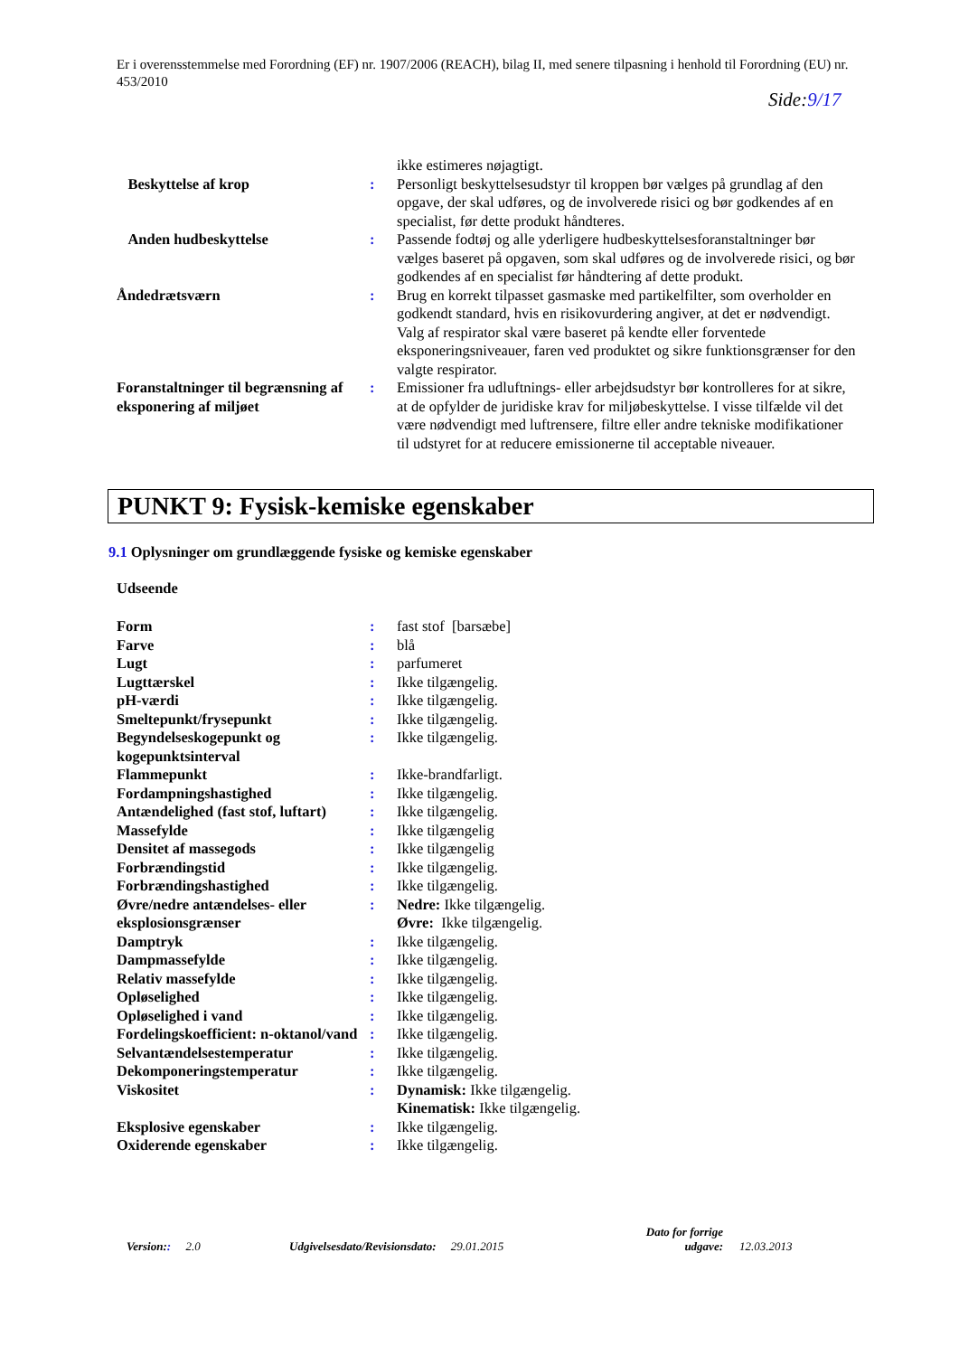Er i overensstemmelse med Forordning (EF) nr. 1907/2006 (REACH), bilag II, med senere tilpasning i henhold til Forordning (EU) nr. 453/2010
Side:9/17
| | | ikke estimeres nøjagtigt. |
| Beskyttelse af krop | : | Personligt beskyttelsesudstyr til kroppen bør vælges på grundlag af den opgave, der skal udføres, og de involverede risici og bør godkendes af en specialist, før dette produkt håndteres. |
| Anden hudbeskyttelse | : | Passende fodtøj og alle yderligere hudbeskyttelsesforanstaltninger bør vælges baseret på opgaven, som skal udføres og de involverede risici, og bør godkendes af en specialist før håndtering af dette produkt. |
| Åndedrætsværn | : | Brug en korrekt tilpasset gasmaske med partikelfilter, som overholder en godkendt standard, hvis en risikovurdering angiver, at det er nødvendigt. Valg af respirator skal være baseret på kendte eller forventede eksponeringsniveauer, faren ved produktet og sikre funktionsgrænser for den valgte respirator. |
| Foranstaltninger til begrænsning af eksponering af miljøet | : | Emissioner fra udluftnings- eller arbejdsudstyr bør kontrolleres for at sikre, at de opfylder de juridiske krav for miljøbeskyttelse. I visse tilfælde vil det være nødvendigt med luftrensere, filtre eller andre tekniske modifikationer til udstyret for at reducere emissionerne til acceptable niveauer. |
PUNKT 9: Fysisk-kemiske egenskaber
9.1 Oplysninger om grundlæggende fysiske og kemiske egenskaber
Udseende
| Form | : | fast stof [barsæbe] |
| Farve | : | blå |
| Lugt | : | parfumeret |
| Lugttærskel | : | Ikke tilgængelig. |
| pH-værdi | : | Ikke tilgængelig. |
| Smeltepunkt/frysepunkt | : | Ikke tilgængelig. |
| Begyndelseskogepunkt og kogepunktsinterval | : | Ikke tilgængelig. |
| Flammepunkt | : | Ikke-brandfarligt. |
| Fordampningshastighed | : | Ikke tilgængelig. |
| Antændelighed (fast stof, luftart) | : | Ikke tilgængelig. |
| Massefylde | : | Ikke tilgængelig |
| Densitet af massegods | : | Ikke tilgængelig |
| Forbrændingstid | : | Ikke tilgængelig. |
| Forbrændingshastighed | : | Ikke tilgængelig. |
| Øvre/nedre antændelses- eller eksplosionsgrænser | : | Nedre: Ikke tilgængelig. Øvre: Ikke tilgængelig. |
| Damptryk | : | Ikke tilgængelig. |
| Dampmassefylde | : | Ikke tilgængelig. |
| Relativ massefylde | : | Ikke tilgængelig. |
| Opløselighed | : | Ikke tilgængelig. |
| Opløselighed i vand | : | Ikke tilgængelig. |
| Fordelingskoefficient: n-oktanol/vand | : | Ikke tilgængelig. |
| Selvantændelsestemperatur | : | Ikke tilgængelig. |
| Dekomponeringstemperatur | : | Ikke tilgængelig. |
| Viskositet | : | Dynamisk: Ikke tilgængelig. Kinematisk: Ikke tilgængelig. |
| Eksplosive egenskaber | : | Ikke tilgængelig. |
| Oxiderende egenskaber | : | Ikke tilgængelig. |
Version:: 2.0 Udgivelsesdato/Revisionsdato: 29.01.2015
Dato for forrige udgave:
12.03.2013